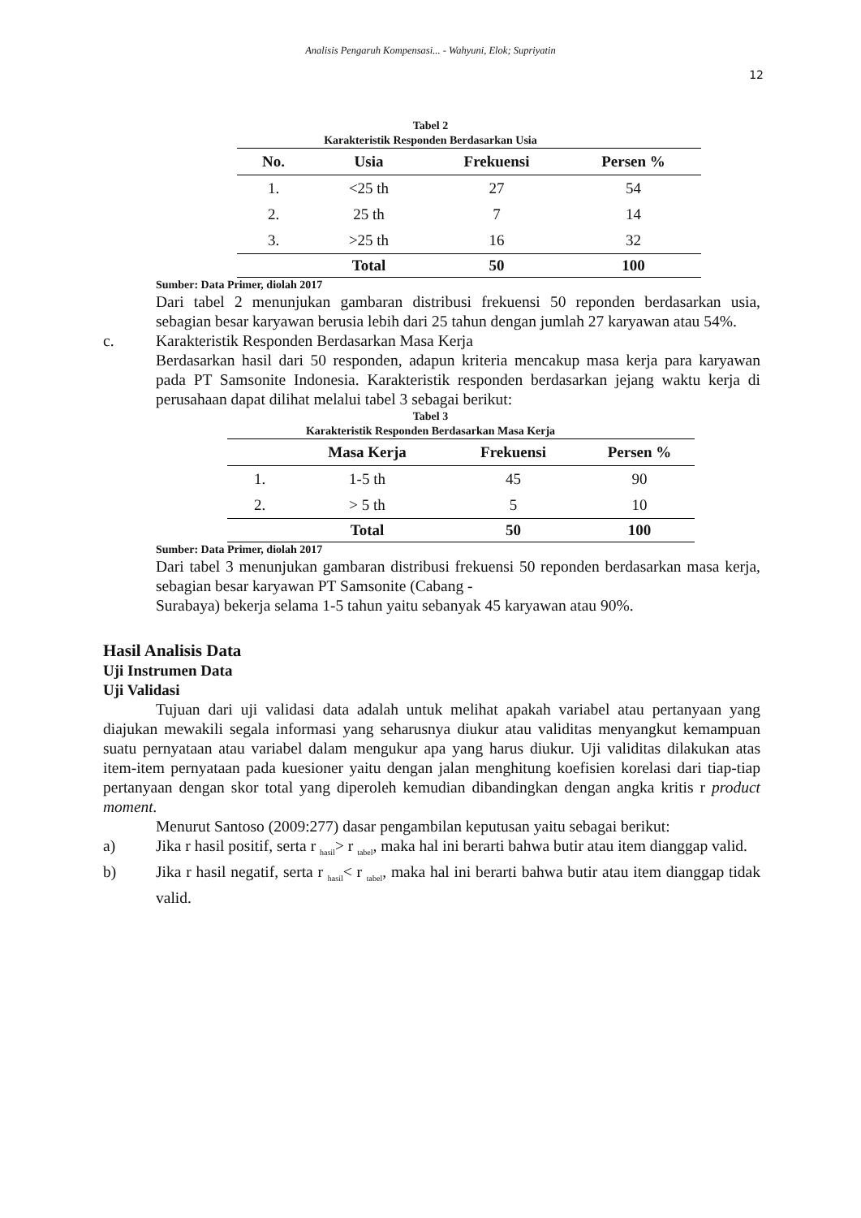Analisis Pengaruh Kompensasi... - Wahyuni, Elok; Supriyatin
12
Tabel 2
Karakteristik Responden Berdasarkan Usia
| No. | Usia | Frekuensi | Persen % |
| --- | --- | --- | --- |
| 1. | <25 th | 27 | 54 |
| 2. | 25 th | 7 | 14 |
| 3. | >25 th | 16 | 32 |
| | Total | 50 | 100 |
Sumber: Data Primer, diolah 2017
Dari tabel 2 menunjukan gambaran distribusi frekuensi 50 reponden berdasarkan usia, sebagian besar karyawan berusia lebih dari 25 tahun dengan jumlah 27 karyawan atau 54%.
c. Karakteristik Responden Berdasarkan Masa Kerja
Berdasarkan hasil dari 50 responden, adapun kriteria mencakup masa kerja para karyawan pada PT Samsonite Indonesia. Karakteristik responden berdasarkan jejang waktu kerja di perusahaan dapat dilihat melalui tabel 3 sebagai berikut:
Tabel 3
Karakteristik Responden Berdasarkan Masa Kerja
| | Masa Kerja | Frekuensi | Persen % |
| --- | --- | --- | --- |
| 1. | 1-5 th | 45 | 90 |
| 2. | > 5 th | 5 | 10 |
| | Total | 50 | 100 |
Sumber: Data Primer, diolah 2017
Dari tabel 3 menunjukan gambaran distribusi frekuensi 50 reponden berdasarkan masa kerja, sebagian besar karyawan PT Samsonite (Cabang -
Surabaya) bekerja selama 1-5 tahun yaitu sebanyak 45 karyawan atau 90%.
Hasil Analisis Data
Uji Instrumen Data
Uji Validasi
Tujuan dari uji validasi data adalah untuk melihat apakah variabel atau pertanyaan yang diajukan mewakili segala informasi yang seharusnya diukur atau validitas menyangkut kemampuan suatu pernyataan atau variabel dalam mengukur apa yang harus diukur. Uji validitas dilakukan atas item-item pernyataan pada kuesioner yaitu dengan jalan menghitung koefisien korelasi dari tiap-tiap pertanyaan dengan skor total yang diperoleh kemudian dibandingkan dengan angka kritis r product moment.
Menurut Santoso (2009:277) dasar pengambilan keputusan yaitu sebagai berikut:
a) Jika r hasil positif, serta r <sub>hasil</sub>> r <sub>tabel</sub>, maka hal ini berarti bahwa butir atau item dianggap valid.
b) Jika r hasil negatif, serta r <sub>hasil</sub>< r <sub>tabel</sub>, maka hal ini berarti bahwa butir atau item dianggap tidak valid.